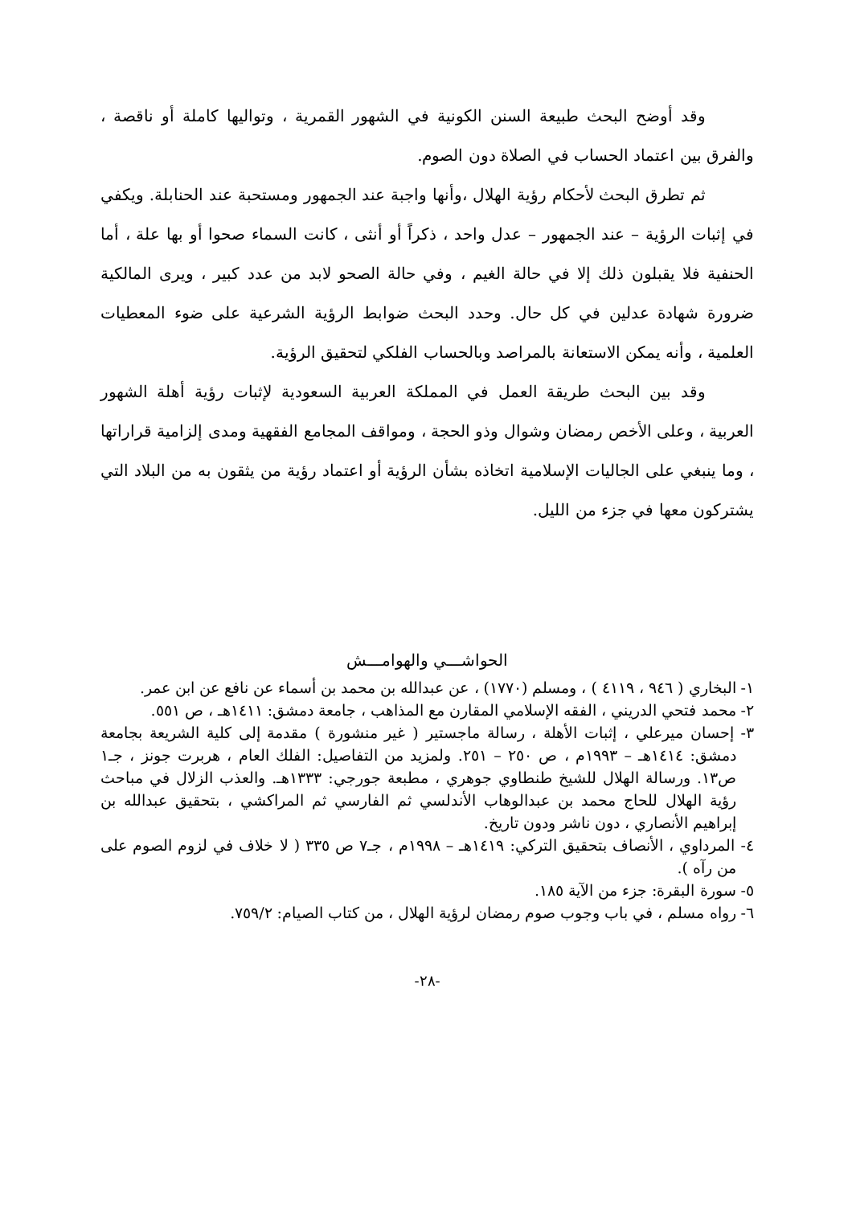وقد أوضح البحث طبيعة السنن الكونية في الشهور القمرية ، وتواليها كاملة أو ناقصة ، والفرق بين اعتماد الحساب في الصلاة دون الصوم.
ثم تطرق البحث لأحكام رؤية الهلال ،وأنها واجبة عند الجمهور ومستحبة عند الحنابلة. ويكفي في إثبات الرؤية – عند الجمهور – عدل واحد ، ذكراً أو أنثى ، كانت السماء صحوا أو بها علة ، أما الحنفية فلا يقبلون ذلك إلا في حالة الغيم ، وفي حالة الصحو لابد من عدد كبير ، ويرى المالكية ضرورة شهادة عدلين في كل حال. وحدد البحث ضوابط الرؤية الشرعية على ضوء المعطيات العلمية ، وأنه يمكن الاستعانة بالمراصد وبالحساب الفلكي لتحقيق الرؤية.
وقد بين البحث طريقة العمل في المملكة العربية السعودية لإثبات رؤية أهلة الشهور العربية ، وعلى الأخص رمضان وشوال وذو الحجة ، ومواقف المجامع الفقهية ومدى إلزامية قراراتها ، وما ينبغي على الجاليات الإسلامية اتخاذه بشأن الرؤية أو اعتماد رؤية من يثقون به من البلاد التي يشتركون معها في جزء من الليل.
الحواشـــي والهوامـــش
١- البخاري ( ٩٤٦ ، ٤١١٩ ) ، ومسلم (١٧٧٠) ، عن عبدالله بن محمد بن أسماء عن نافع عن ابن عمر.
٢- محمد فتحي الدريني ، الفقه الإسلامي المقارن مع المذاهب ، جامعة دمشق: ١٤١١هـ ، ص ٥٥١.
٣- إحسان ميرعلي ، إثبات الأهلة ، رسالة ماجستير ( غير منشورة ) مقدمة إلى كلية الشريعة بجامعة دمشق: ١٤١٤هـ – ١٩٩٣م ، ص ٢٥٠ – ٢٥١. ولمزيد من التفاصيل: الفلك العام ، هربرت جونز ، جـ١ ص١٣. ورسالة الهلال للشيخ طنطاوي جوهري ، مطبعة جورجي: ١٣٣٣هـ. والعذب الزلال في مباحث رؤية الهلال للحاج محمد بن عبدالوهاب الأندلسي ثم الفارسي ثم المراكشي ، بتحقيق عبدالله بن إبراهيم الأنصاري ، دون ناشر ودون تاريخ.
٤- المرداوي ، الأنصاف بتحقيق التركي: ١٤١٩هـ – ١٩٩٨م ، جـ٧ ص ٣٣٥ ( لا خلاف في لزوم الصوم على من رآه ).
٥- سورة البقرة: جزء من الآية ١٨٥.
٦- رواه مسلم ، في باب وجوب صوم رمضان لرؤية الهلال ، من كتاب الصيام: ٧٥٩/٢.
-٢٨-